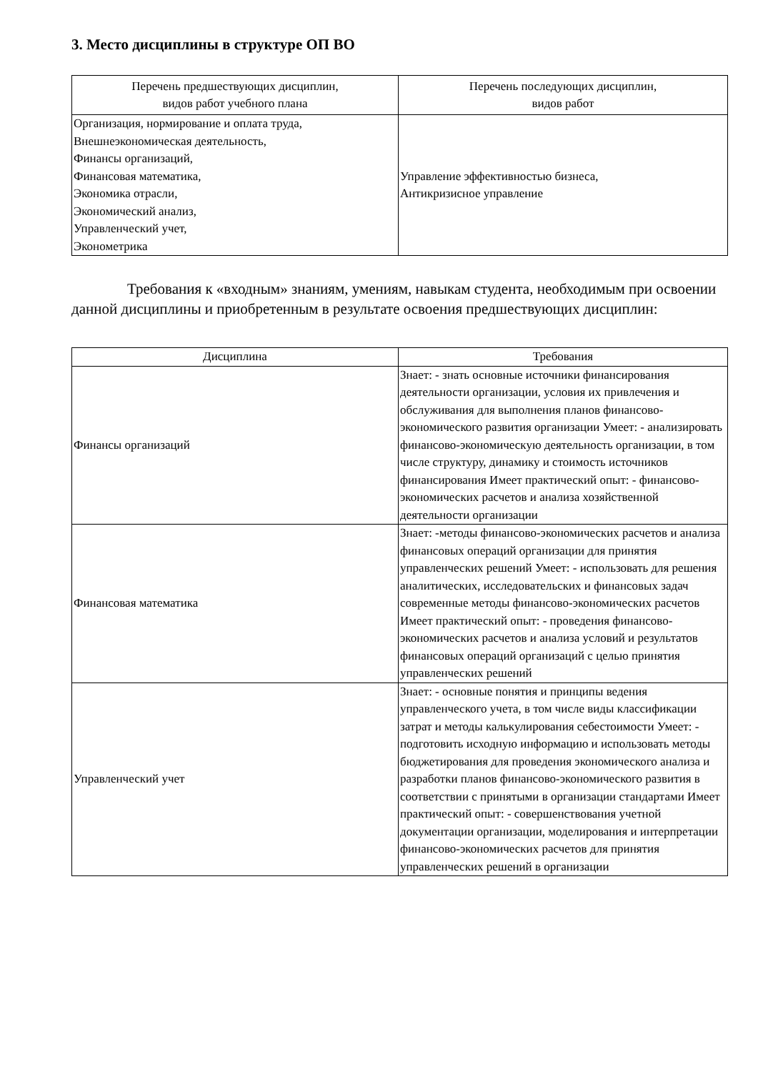3. Место дисциплины в структуре ОП ВО
| Перечень предшествующих дисциплин, видов работ учебного плана | Перечень последующих дисциплин, видов работ |
| --- | --- |
| Организация, нормирование и оплата труда, Внешнеэкономическая деятельность, Финансы организаций, Финансовая математика, Экономика отрасли, Экономический анализ, Управленческий учет, Эконометрика | Управление эффективностью бизнеса, Антикризисное управление |
Требования к «входным» знаниям, умениям, навыкам студента, необходимым при освоении данной дисциплины и приобретенным в результате освоения предшествующих дисциплин:
| Дисциплина | Требования |
| --- | --- |
| Финансы организаций | Знает: - знать основные источники финансирования деятельности организации, условия их привлечения и обслуживания для выполнения планов финансово-экономического развития организации Умеет: - анализировать финансово-экономическую деятельность организации, в том числе структуру, динамику и стоимость источников финансирования Имеет практический опыт: - финансово-экономических расчетов и анализа хозяйственной деятельности организации |
| Финансовая математика | Знает: -методы финансово-экономических расчетов и анализа финансовых операций организации для принятия управленческих решений Умеет: - использовать для решения аналитических, исследовательских и финансовых задач современные методы финансово-экономических расчетов Имеет практический опыт: - проведения финансово-экономических расчетов и анализа условий и результатов финансовых операций организаций с целью принятия управленческих решений |
| Управленческий учет | Знает: - основные понятия и принципы ведения управленческого учета, в том числе виды классификации затрат и методы калькулирования себестоимости Умеет: - подготовить исходную информацию и использовать методы бюджетирования для проведения экономического анализа и разработки планов финансово-экономического развития в соответствии с принятыми в организации стандартами Имеет практический опыт: - совершенствования учетной документации организации, моделирования и интерпретации финансово-экономических расчетов для принятия управленческих решений в организации |